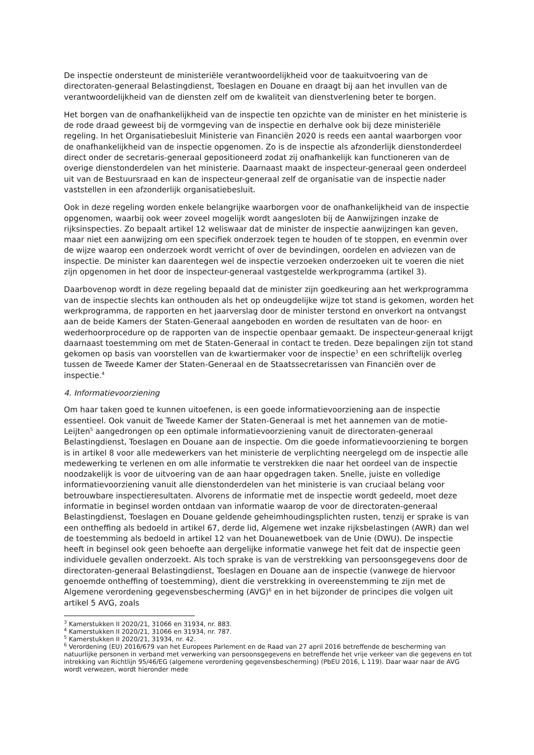De inspectie ondersteunt de ministeriële verantwoordelijkheid voor de taakuitvoering van de directoraten-generaal Belastingdienst, Toeslagen en Douane en draagt bij aan het invullen van de verantwoordelijkheid van de diensten zelf om de kwaliteit van dienstverlening beter te borgen.
Het borgen van de onafhankelijkheid van de inspectie ten opzichte van de minister en het ministerie is de rode draad geweest bij de vormgeving van de inspectie en derhalve ook bij deze ministeriële regeling. In het Organisatiebesluit Ministerie van Financiën 2020 is reeds een aantal waarborgen voor de onafhankelijkheid van de inspectie opgenomen. Zo is de inspectie als afzonderlijk dienstonderdeel direct onder de secretaris-generaal gepositioneerd zodat zij onafhankelijk kan functioneren van de overige dienstonderdelen van het ministerie. Daarnaast maakt de inspecteur-generaal geen onderdeel uit van de Bestuursraad en kan de inspecteur-generaal zelf de organisatie van de inspectie nader vaststellen in een afzonderlijk organisatiebesluit.
Ook in deze regeling worden enkele belangrijke waarborgen voor de onafhankelijkheid van de inspectie opgenomen, waarbij ook weer zoveel mogelijk wordt aangesloten bij de Aanwijzingen inzake de rijksinspecties. Zo bepaalt artikel 12 weliswaar dat de minister de inspectie aanwijzingen kan geven, maar niet een aanwijzing om een specifiek onderzoek tegen te houden of te stoppen, en evenmin over de wijze waarop een onderzoek wordt verricht of over de bevindingen, oordelen en adviezen van de inspectie. De minister kan daarentegen wel de inspectie verzoeken onderzoeken uit te voeren die niet zijn opgenomen in het door de inspecteur-generaal vastgestelde werkprogramma (artikel 3).
Daarbovenop wordt in deze regeling bepaald dat de minister zijn goedkeuring aan het werkprogramma van de inspectie slechts kan onthouden als het op ondeugdelijke wijze tot stand is gekomen, worden het werkprogramma, de rapporten en het jaarverslag door de minister terstond en onverkort na ontvangst aan de beide Kamers der Staten-Generaal aangeboden en worden de resultaten van de hoor- en wederhoorprocedure op de rapporten van de inspectie openbaar gemaakt. De inspecteur-generaal krijgt daarnaast toestemming om met de Staten-Generaal in contact te treden. Deze bepalingen zijn tot stand gekomen op basis van voorstellen van de kwartiermaker voor de inspectie<sup>3</sup> en een schriftelijk overleg tussen de Tweede Kamer der Staten-Generaal en de Staatssecretarissen van Financiën over de inspectie.<sup>4</sup>
4. Informatievoorziening
Om haar taken goed te kunnen uitoefenen, is een goede informatievoorziening aan de inspectie essentieel. Ook vanuit de Tweede Kamer der Staten-Generaal is met het aannemen van de motie-Leijten<sup>5</sup> aangedrongen op een optimale informatievoorziening vanuit de directoraten-generaal Belastingdienst, Toeslagen en Douane aan de inspectie. Om die goede informatievoorziening te borgen is in artikel 8 voor alle medewerkers van het ministerie de verplichting neergelegd om de inspectie alle medewerking te verlenen en om alle informatie te verstrekken die naar het oordeel van de inspectie noodzakelijk is voor de uitvoering van de aan haar opgedragen taken. Snelle, juiste en volledige informatievoorziening vanuit alle dienstonderdelen van het ministerie is van cruciaal belang voor betrouwbare inspectieresultaten. Alvorens de informatie met de inspectie wordt gedeeld, moet deze informatie in beginsel worden ontdaan van informatie waarop de voor de directoraten-generaal Belastingdienst, Toeslagen en Douane geldende geheimhoudingsplichten rusten, tenzij er sprake is van een ontheffing als bedoeld in artikel 67, derde lid, Algemene wet inzake rijksbelastingen (AWR) dan wel de toestemming als bedoeld in artikel 12 van het Douanewetboek van de Unie (DWU). De inspectie heeft in beginsel ook geen behoefte aan dergelijke informatie vanwege het feit dat de inspectie geen individuele gevallen onderzoekt. Als toch sprake is van de verstrekking van persoonsgegevens door de directoraten-generaal Belastingdienst, Toeslagen en Douane aan de inspectie (vanwege de hiervoor genoemde ontheffing of toestemming), dient die verstrekking in overeenstemming te zijn met de Algemene verordening gegevensbescherming (AVG)<sup>6</sup> en in het bijzonder de principes die volgen uit artikel 5 AVG, zoals
<sup>3</sup> Kamerstukken II 2020/21, 31066 en 31934, nr. 883.
<sup>4</sup> Kamerstukken II 2020/21, 31066 en 31934, nr. 787.
<sup>5</sup> Kamerstukken II 2020/21, 31934, nr. 42.
<sup>6</sup> Verordening (EU) 2016/679 van het Europees Parlement en de Raad van 27 april 2016 betreffende de bescherming van natuurlijke personen in verband met verwerking van persoonsgegevens en betreffende het vrije verkeer van die gegevens en tot intrekking van Richtlijn 95/46/EG (algemene verordening gegevensbescherming) (PbEU 2016, L 119). Daar waar naar de AVG wordt verwezen, wordt hieronder mede